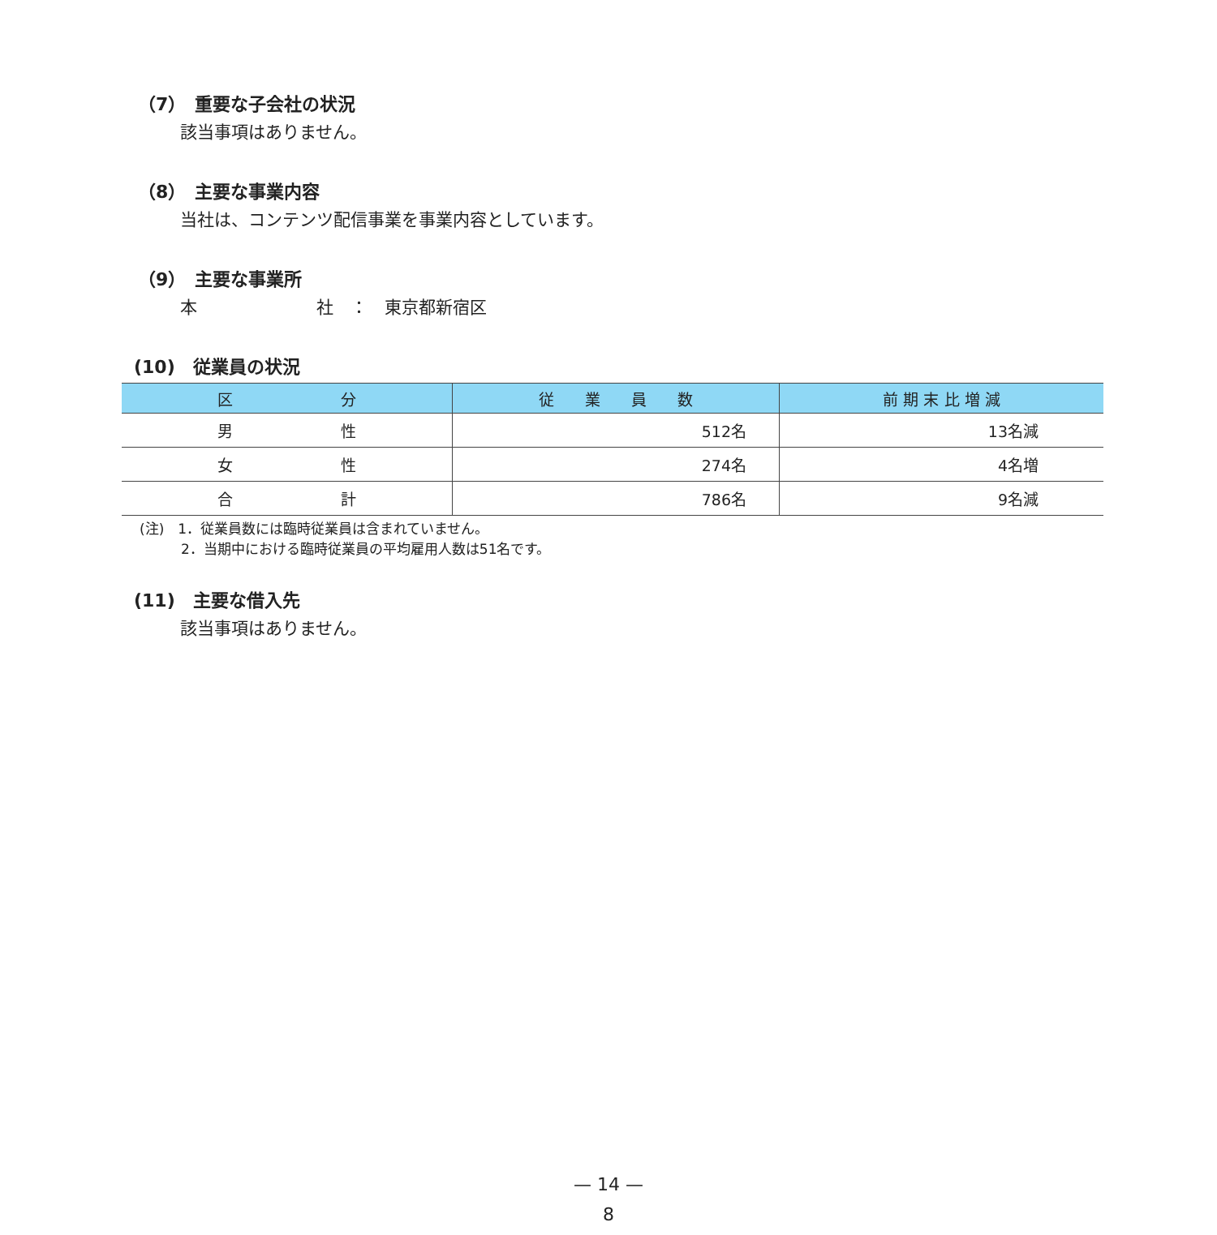（7）　重要な子会社の状況
該当事項はありません。
（8）　主要な事業内容
当社は、コンテンツ配信事業を事業内容としています。
（9）　主要な事業所
本　　　　　　　社　：　東京都新宿区
(10)　従業員の状況
| 区 分 | 従 業 員 数 | 前 期 末 比 増 減 |
| --- | --- | --- |
| 男 性 | 512名 | 13名減 |
| 女 性 | 274名 | 4名増 |
| 合 計 | 786名 | 9名減 |
(注)　1．従業員数には臨時従業員は含まれていません。
　　　2．当期中における臨時従業員の平均雇用人数は51名です。
(11)　主要な借入先
該当事項はありません。
— 14 —
8